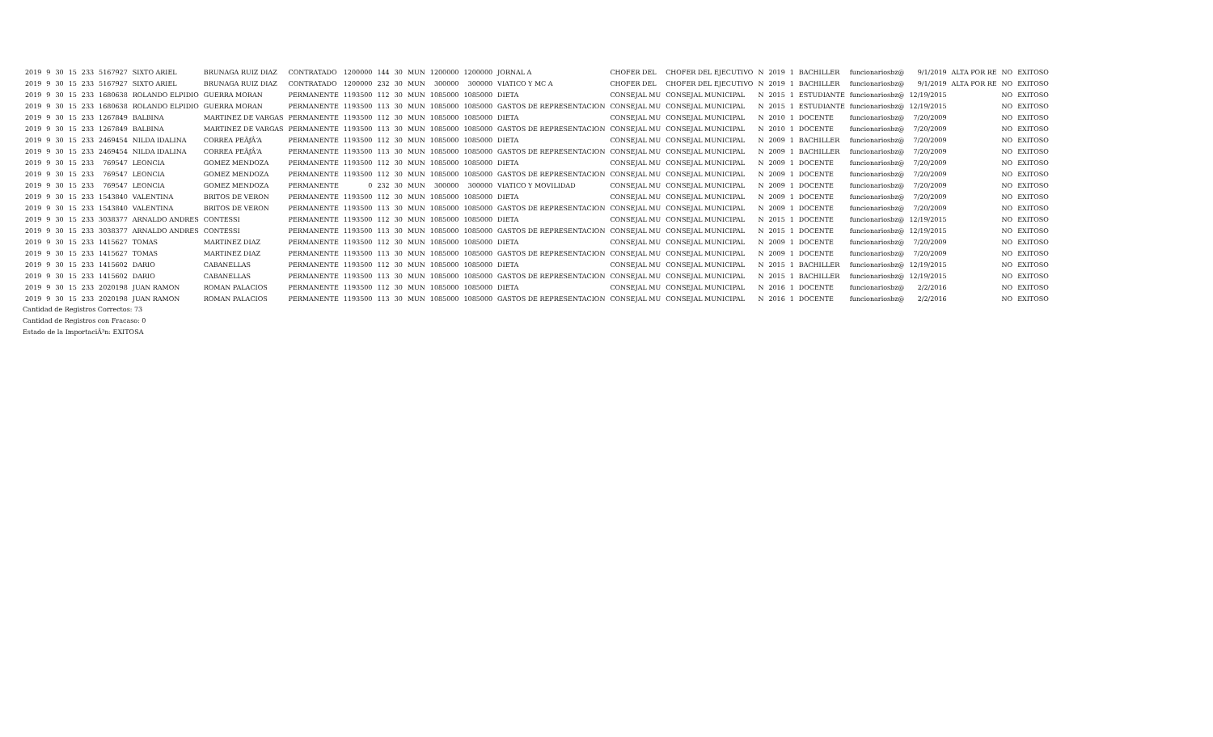| 2019 | 9 | 30 | 15 | 233 | 5167927 | SIXTO ARIEL | BRUNAGA RUIZ DIAZ | CONTRATADO | 1200000 | 144 | 30 | MUN | 1200000 | 1200000 | JORNAL A | CHOFER DEL | CHOFER DEL EJECUTIVO | N | 2019 | 1 | BACHILLER | funcionariosbz@ | 9/1/2019 | ALTA POR RE | NO | EXITOSO |
| 2019 | 9 | 30 | 15 | 233 | 5167927 | SIXTO ARIEL | BRUNAGA RUIZ DIAZ | CONTRATADO | 1200000 | 232 | 30 | MUN | 300000 | 300000 | VIATICO Y MC A | CHOFER DEL | CHOFER DEL EJECUTIVO | N | 2019 | 1 | BACHILLER | funcionariosbz@ | 9/1/2019 | ALTA POR RE | NO | EXITOSO |
| 2019 | 9 | 30 | 15 | 233 | 1680638 | ROLANDO ELPIDIO | GUERRA MORAN | PERMANENTE | 1193500 | 112 | 30 | MUN | 1085000 | 1085000 | DIETA | CONSEJAL MU | CONSEJAL MUNICIPAL | N | 2015 | 1 | ESTUDIANTE | funcionariosbz@ | 12/19/2015 | | NO | EXITOSO |
| 2019 | 9 | 30 | 15 | 233 | 1680638 | ROLANDO ELPIDIO | GUERRA MORAN | PERMANENTE | 1193500 | 113 | 30 | MUN | 1085000 | 1085000 | GASTOS DE REPRESENTACION | CONSEJAL MU | CONSEJAL MUNICIPAL | N | 2015 | 1 | ESTUDIANTE | funcionariosbz@ | 12/19/2015 | | NO | EXITOSO |
| 2019 | 9 | 30 | 15 | 233 | 1267849 | BALBINA | MARTINEZ DE VARGAS | PERMANENTE | 1193500 | 112 | 30 | MUN | 1085000 | 1085000 | DIETA | CONSEJAL MU | CONSEJAL MUNICIPAL | N | 2010 | 1 | DOCENTE | funcionariosbz@ | 7/20/2009 | | NO | EXITOSO |
| 2019 | 9 | 30 | 15 | 233 | 1267849 | BALBINA | MARTINEZ DE VARGAS | PERMANENTE | 1193500 | 113 | 30 | MUN | 1085000 | 1085000 | GASTOS DE REPRESENTACION | CONSEJAL MU | CONSEJAL MUNICIPAL | N | 2010 | 1 | DOCENTE | funcionariosbz@ | 7/20/2009 | | NO | EXITOSO |
| 2019 | 9 | 30 | 15 | 233 | 2469454 | NILDA IDALINA | CORREA PEÃƒÂ‘A | PERMANENTE | 1193500 | 112 | 30 | MUN | 1085000 | 1085000 | DIETA | CONSEJAL MU | CONSEJAL MUNICIPAL | N | 2009 | 1 | BACHILLER | funcionariosbz@ | 7/20/2009 | | NO | EXITOSO |
| 2019 | 9 | 30 | 15 | 233 | 2469454 | NILDA IDALINA | CORREA PEÃƒÂ‘A | PERMANENTE | 1193500 | 113 | 30 | MUN | 1085000 | 1085000 | GASTOS DE REPRESENTACION | CONSEJAL MU | CONSEJAL MUNICIPAL | N | 2009 | 1 | BACHILLER | funcionariosbz@ | 7/20/2009 | | NO | EXITOSO |
| 2019 | 9 | 30 | 15 | 233 | 769547 | LEONCIA | GOMEZ MENDOZA | PERMANENTE | 1193500 | 112 | 30 | MUN | 1085000 | 1085000 | DIETA | CONSEJAL MU | CONSEJAL MUNICIPAL | N | 2009 | 1 | DOCENTE | funcionariosbz@ | 7/20/2009 | | NO | EXITOSO |
| 2019 | 9 | 30 | 15 | 233 | 769547 | LEONCIA | GOMEZ MENDOZA | PERMANENTE | 1193500 | 112 | 30 | MUN | 1085000 | 1085000 | GASTOS DE REPRESENTACION | CONSEJAL MU | CONSEJAL MUNICIPAL | N | 2009 | 1 | DOCENTE | funcionariosbz@ | 7/20/2009 | | NO | EXITOSO |
| 2019 | 9 | 30 | 15 | 233 | 769547 | LEONCIA | GOMEZ MENDOZA | PERMANENTE | 0 | 232 | 30 | MUN | 300000 | 300000 | VIATICO Y MOVILIDAD | CONSEJAL MU | CONSEJAL MUNICIPAL | N | 2009 | 1 | DOCENTE | funcionariosbz@ | 7/20/2009 | | NO | EXITOSO |
| 2019 | 9 | 30 | 15 | 233 | 1543840 | VALENTINA | BRITOS DE VERON | PERMANENTE | 1193500 | 112 | 30 | MUN | 1085000 | 1085000 | DIETA | CONSEJAL MU | CONSEJAL MUNICIPAL | N | 2009 | 1 | DOCENTE | funcionariosbz@ | 7/20/2009 | | NO | EXITOSO |
| 2019 | 9 | 30 | 15 | 233 | 1543840 | VALENTINA | BRITOS DE VERON | PERMANENTE | 1193500 | 113 | 30 | MUN | 1085000 | 1085000 | GASTOS DE REPRESENTACION | CONSEJAL MU | CONSEJAL MUNICIPAL | N | 2009 | 1 | DOCENTE | funcionariosbz@ | 7/20/2009 | | NO | EXITOSO |
| 2019 | 9 | 30 | 15 | 233 | 3038377 | ARNALDO ANDRES | CONTESSI | PERMANENTE | 1193500 | 112 | 30 | MUN | 1085000 | 1085000 | DIETA | CONSEJAL MU | CONSEJAL MUNICIPAL | N | 2015 | 1 | DOCENTE | funcionariosbz@ | 12/19/2015 | | NO | EXITOSO |
| 2019 | 9 | 30 | 15 | 233 | 3038377 | ARNALDO ANDRES | CONTESSI | PERMANENTE | 1193500 | 113 | 30 | MUN | 1085000 | 1085000 | GASTOS DE REPRESENTACION | CONSEJAL MU | CONSEJAL MUNICIPAL | N | 2015 | 1 | DOCENTE | funcionariosbz@ | 12/19/2015 | | NO | EXITOSO |
| 2019 | 9 | 30 | 15 | 233 | 1415627 | TOMAS | MARTINEZ DIAZ | PERMANENTE | 1193500 | 112 | 30 | MUN | 1085000 | 1085000 | DIETA | CONSEJAL MU | CONSEJAL MUNICIPAL | N | 2009 | 1 | DOCENTE | funcionariosbz@ | 7/20/2009 | | NO | EXITOSO |
| 2019 | 9 | 30 | 15 | 233 | 1415627 | TOMAS | MARTINEZ DIAZ | PERMANENTE | 1193500 | 113 | 30 | MUN | 1085000 | 1085000 | GASTOS DE REPRESENTACION | CONSEJAL MU | CONSEJAL MUNICIPAL | N | 2009 | 1 | DOCENTE | funcionariosbz@ | 7/20/2009 | | NO | EXITOSO |
| 2019 | 9 | 30 | 15 | 233 | 1415602 | DARIO | CABANELLAS | PERMANENTE | 1193500 | 112 | 30 | MUN | 1085000 | 1085000 | DIETA | CONSEJAL MU | CONSEJAL MUNICIPAL | N | 2015 | 1 | BACHILLER | funcionariosbz@ | 12/19/2015 | | NO | EXITOSO |
| 2019 | 9 | 30 | 15 | 233 | 1415602 | DARIO | CABANELLAS | PERMANENTE | 1193500 | 113 | 30 | MUN | 1085000 | 1085000 | GASTOS DE REPRESENTACION | CONSEJAL MU | CONSEJAL MUNICIPAL | N | 2015 | 1 | BACHILLER | funcionariosbz@ | 12/19/2015 | | NO | EXITOSO |
| 2019 | 9 | 30 | 15 | 233 | 2020198 | JUAN RAMON | ROMAN PALACIOS | PERMANENTE | 1193500 | 112 | 30 | MUN | 1085000 | 1085000 | DIETA | CONSEJAL MU | CONSEJAL MUNICIPAL | N | 2016 | 1 | DOCENTE | funcionariosbz@ | 2/2/2016 | | NO | EXITOSO |
| 2019 | 9 | 30 | 15 | 233 | 2020198 | JUAN RAMON | ROMAN PALACIOS | PERMANENTE | 1193500 | 113 | 30 | MUN | 1085000 | 1085000 | GASTOS DE REPRESENTACION | CONSEJAL MU | CONSEJAL MUNICIPAL | N | 2016 | 1 | DOCENTE | funcionariosbz@ | 2/2/2016 | | NO | EXITOSO |
Cantidad de Registros Correctos: 73
Cantidad de Registros con Fracaso: 0
Estado de la ImportaciÃ³n: EXITOSA